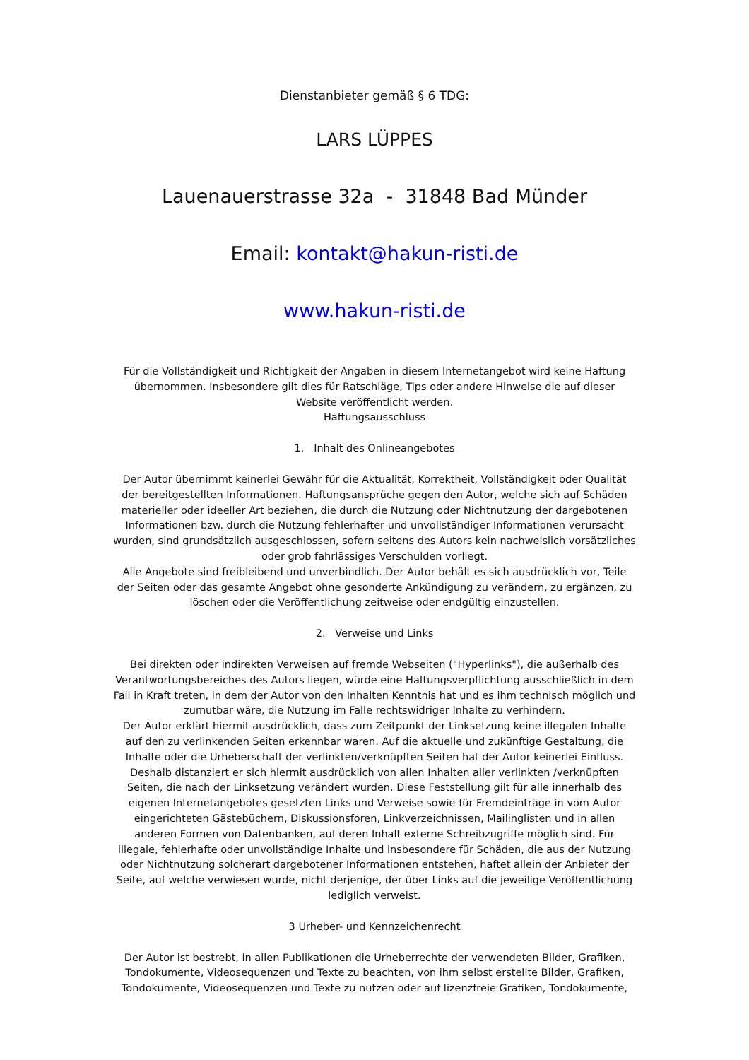Dienstanbieter gemäß § 6 TDG:
LARS LÜPPES
Lauenauerstrasse 32a - 31848 Bad Münder
Email: kontakt@hakun-risti.de
www.hakun-risti.de
Für die Vollständigkeit und Richtigkeit der Angaben in diesem Internetangebot wird keine Haftung übernommen. Insbesondere gilt dies für Ratschläge, Tips oder andere Hinweise die auf dieser Website veröffentlicht werden.
Haftungsausschluss
1. Inhalt des Onlineangebotes
Der Autor übernimmt keinerlei Gewähr für die Aktualität, Korrektheit, Vollständigkeit oder Qualität der bereitgestellten Informationen. Haftungsansprüche gegen den Autor, welche sich auf Schäden materieller oder ideeller Art beziehen, die durch die Nutzung oder Nichtnutzung der dargebotenen Informationen bzw. durch die Nutzung fehlerhafter und unvollständiger Informationen verursacht wurden, sind grundsätzlich ausgeschlossen, sofern seitens des Autors kein nachweislich vorsätzliches oder grob fahrlässiges Verschulden vorliegt.
Alle Angebote sind freibleibend und unverbindlich. Der Autor behält es sich ausdrücklich vor, Teile der Seiten oder das gesamte Angebot ohne gesonderte Ankündigung zu verändern, zu ergänzen, zu löschen oder die Veröffentlichung zeitweise oder endgültig einzustellen.
2. Verweise und Links
Bei direkten oder indirekten Verweisen auf fremde Webseiten ("Hyperlinks"), die außerhalb des Verantwortungsbereiches des Autors liegen, würde eine Haftungsverpflichtung ausschließlich in dem Fall in Kraft treten, in dem der Autor von den Inhalten Kenntnis hat und es ihm technisch möglich und zumutbar wäre, die Nutzung im Falle rechtswidriger Inhalte zu verhindern.
Der Autor erklärt hiermit ausdrücklich, dass zum Zeitpunkt der Linksetzung keine illegalen Inhalte auf den zu verlinkenden Seiten erkennbar waren. Auf die aktuelle und zukünftige Gestaltung, die Inhalte oder die Urheberschaft der verlinkten/verknüpften Seiten hat der Autor keinerlei Einfluss. Deshalb distanziert er sich hiermit ausdrücklich von allen Inhalten aller verlinkten /verknüpften Seiten, die nach der Linksetzung verändert wurden. Diese Feststellung gilt für alle innerhalb des eigenen Internetangebotes gesetzten Links und Verweise sowie für Fremdeinträge in vom Autor eingerichteten Gästebüchern, Diskussionsforen, Linkverzeichnissen, Mailinglisten und in allen anderen Formen von Datenbanken, auf deren Inhalt externe Schreibzugriffe möglich sind. Für illegale, fehlerhafte oder unvollständige Inhalte und insbesondere für Schäden, die aus der Nutzung oder Nichtnutzung solcherart dargebotener Informationen entstehen, haftet allein der Anbieter der Seite, auf welche verwiesen wurde, nicht derjenige, der über Links auf die jeweilige Veröffentlichung lediglich verweist.
3 Urheber- und Kennzeichenrecht
Der Autor ist bestrebt, in allen Publikationen die Urheberrechte der verwendeten Bilder, Grafiken, Tondokumente, Videosequenzen und Texte zu beachten, von ihm selbst erstellte Bilder, Grafiken, Tondokumente, Videosequenzen und Texte zu nutzen oder auf lizenzfreie Grafiken, Tondokumente,